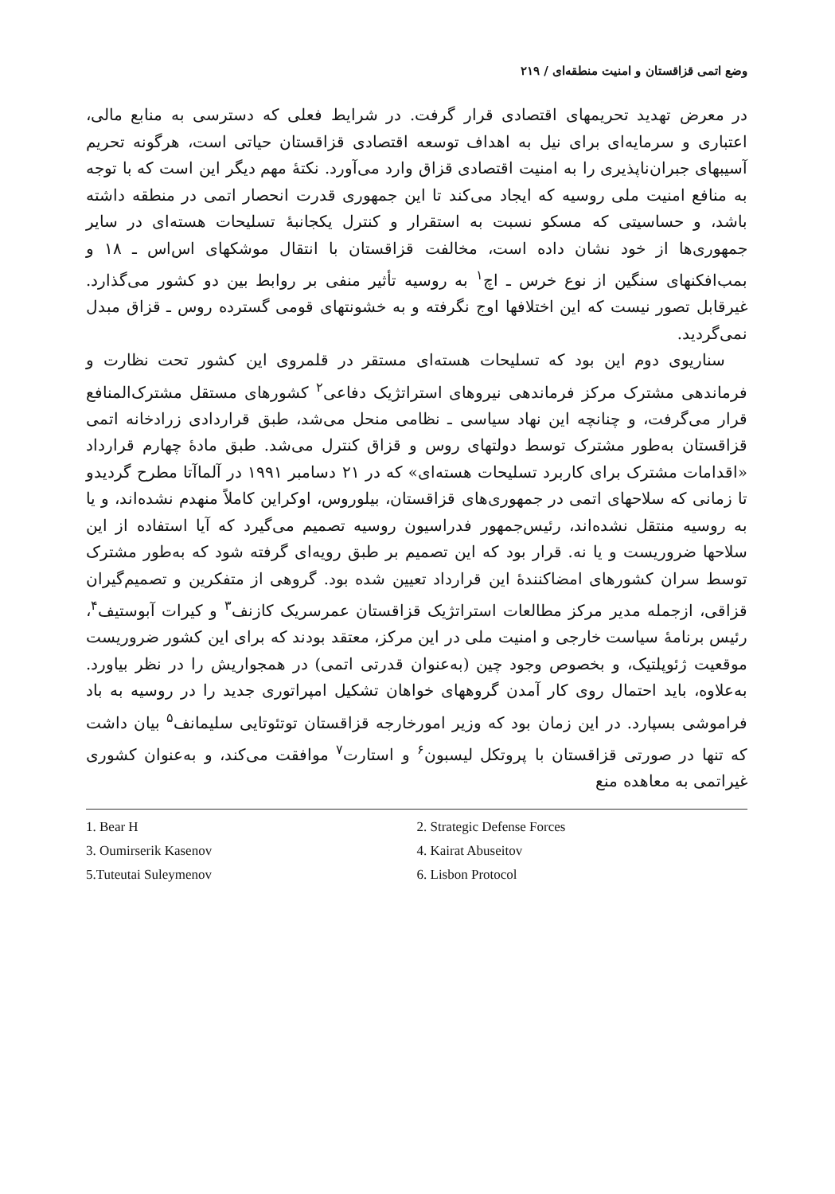وضع اتمی قزاقستان و امنیت منطقه‌ای / ۲۱۹
در معرض تهدید تحریمهای اقتصادی قرار گرفت. در شرایط فعلی که دسترسی به منابع مالی، اعتباری و سرمایه‌ای برای نیل به اهداف توسعه اقتصادی قزاقستان حیاتی است، هرگونه تحریم آسیبهای جبران‌ناپذیری را به امنیت اقتصادی قزاق وارد می‌آورد. نکتهٔ مهم دیگر این است که با توجه به منافع امنیت ملی روسیه که ایجاد می‌کند تا این جمهوری قدرت انحصار اتمی در منطقه داشته باشد، و حساسیتی که مسکو نسبت به استقرار و کنترل یکجانبهٔ تسلیحات هسته‌ای در سایر جمهوری‌ها از خود نشان داده است، مخالفت قزاقستان با انتقال موشکهای اس‌اس ـ ۱۸ و بمب‌افکنهای سنگین از نوع خرس ـ اچ<sup>۱</sup> به روسیه تأثیر منفی بر روابط بین دو کشور می‌گذارد. غیرقابل تصور نیست که این اختلافها اوج نگرفته و به خشونتهای قومی گسترده روس ـ قزاق مبدل نمی‌گردید.
سناریوی دوم این بود که تسلیحات هسته‌ای مستقر در قلمروی این کشور تحت نظارت و فرماندهی مشترک مرکز فرماندهی نیروهای استراتژیک دفاعی<sup>۲</sup> کشورهای مستقل مشترک‌المنافع قرار می‌گرفت، و چنانچه این نهاد سیاسی ـ نظامی منحل می‌شد، طبق قراردادی زرادخانه اتمی قزاقستان به‌طور مشترک توسط دولتهای روس و قزاق کنترل می‌شد. طبق مادهٔ چهارم قرارداد «اقدامات مشترک برای کاربرد تسلیحات هسته‌ای» که در ۲۱ دسامبر ۱۹۹۱ در آلماآتا مطرح گردیدو تا زمانی که سلاحهای اتمی در جمهوری‌های قزاقستان، بیلوروس، اوکراین کاملاً منهدم نشده‌اند، و یا به روسیه منتقل نشده‌اند، رئیس‌جمهور فدراسیون روسیه تصمیم می‌گیرد که آیا استفاده از این سلاحها ضروریست و یا نه. قرار بود که این تصمیم بر طبق رویه‌ای گرفته شود که به‌طور مشترک توسط سران کشورهای امضاکنندهٔ این قرارداد تعیین شده بود. گروهی از متفکرین و تصمیم‌گیران قزاقی، ازجمله مدیر مرکز مطالعات استراتژیک قزاقستان عمرسریک کازنف<sup>۳</sup> و کیرات آبوستیف<sup>۴</sup>، رئیس برنامهٔ سیاست خارجی و امنیت ملی در این مرکز، معتقد بودند که برای این کشور ضروریست موقعیت ژئوپلتیک، و بخصوص وجود چین (به‌عنوان قدرتی اتمی) در همجواریش را در نظر بیاورد. به‌علاوه، باید احتمال روی کار آمدن گروههای خواهان تشکیل امپراتوری جدید را در روسیه به باد فراموشی بسپارد. در این زمان بود که وزیر امورخارجه قزاقستان توتئوتایی سلیمانف<sup>۵</sup> بیان داشت که تنها در صورتی قزاقستان با پروتکل لیسبون<sup>۶</sup> و استارت<sup>۷</sup> موافقت می‌کند، و به‌عنوان کشوری غیراتمی به معاهده منع
1. Bear H
2. Strategic Defense Forces
3. Oumirserik Kasenov
4. Kairat Abuseitov
5.Tuteutai Suleymenov
6. Lisbon Protocol